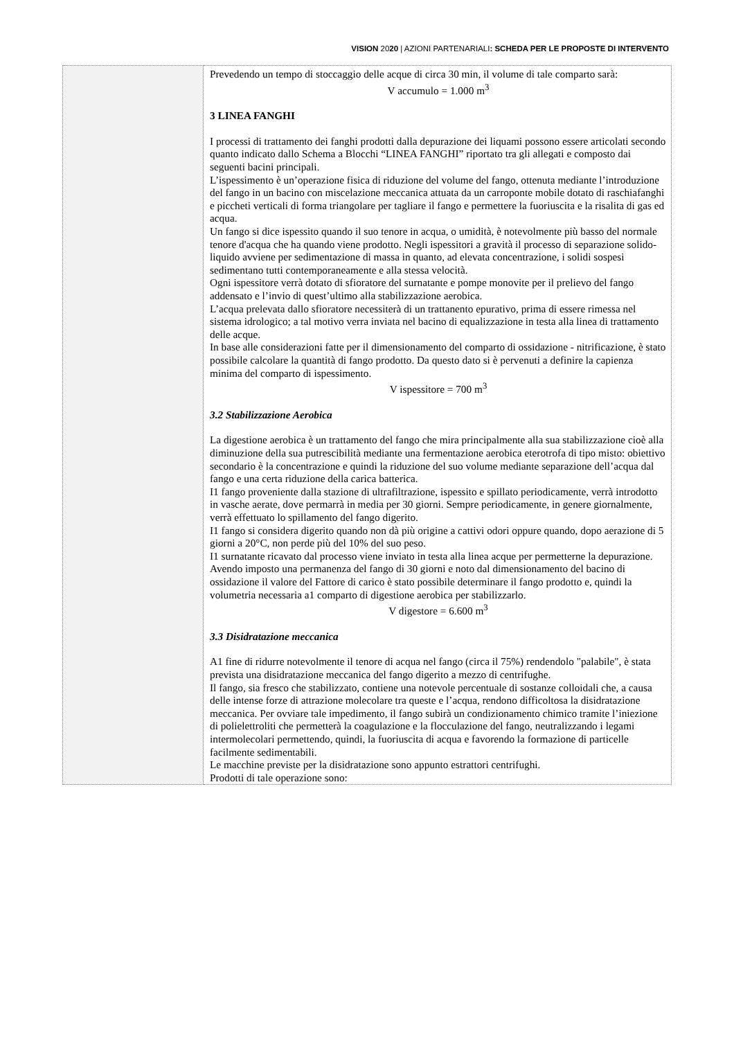VISION 2020 | AZIONI PARTENARIALI: SCHEDA PER LE PROPOSTE DI INTERVENTO
| | Prevedendo un tempo di stoccaggio delle acque di circa 30 min, il volume di tale comparto sarà: V accumulo = 1.000 m<sup>3</sup> 3 LINEA FANGHI I processi di trattamento dei fanghi prodotti dalla depurazione dei liquami possono essere articolati secondo quanto indicato dallo Schema a Blocchi “LINEA FANGHI” riportato tra gli allegati e composto dai seguenti bacini principali. L’ispessimento è un’operazione fisica di riduzione del volume del fango, ottenuta mediante l’introduzione del fango in un bacino con miscelazione meccanica attuata da un carroponte mobile dotato di raschiafanghi e piccheti verticali di forma triangolare per tagliare il fango e permettere la fuoriuscita e la risalita di gas ed acqua. Un fango si dice ispessito quando il suo tenore in acqua, o umidità, è notevolmente più basso del normale tenore d'acqua che ha quando viene prodotto. Negli ispessitori a gravità il processo di separazione solido-liquido avviene per sedimentazione di massa in quanto, ad elevata concentrazione, i solidi sospesi sedimentano tutti contemporaneamente e alla stessa velocità. Ogni ispessitore verrà dotato di sfioratore del surnatante e pompe monovite per il prelievo del fango addensato e l’invio di quest’ultimo alla stabilizzazione aerobica. L’acqua prelevata dallo sfioratore necessiterà di un trattanento epurativo, prima di essere rimessa nel sistema idrologico; a tal motivo verra inviata nel bacino di equalizzazione in testa alla linea di trattamento delle acque. In base alle considerazioni fatte per il dimensionamento del comparto di ossidazione - nitrificazione, è stato possibile calcolare la quantità di fango prodotto. Da questo dato si è pervenuti a definire la capienza minima del comparto di ispessimento. V ispessitore = 700 m<sup>3</sup> 3.2 Stabilizzazione Aerobica La digestione aerobica è un trattamento del fango che mira principalmente alla sua stabilizzazione cioè alla diminuzione della sua putrescibilità mediante una fermentazione aerobica eterotrofa di tipo misto: obiettivo secondario è la concentrazione e quindi la riduzione del suo volume mediante separazione dell’acqua dal fango e una certa riduzione della carica batterica. I1 fango proveniente dalla stazione di ultrafiltrazione, ispessito e spillato periodicamente, verrà introdotto in vasche aerate, dove permarrà in media per 30 giorni. Sempre periodicamente, in genere giornalmente, verrà effettuato lo spillamento del fango digerito. I1 fango si considera digerito quando non dà più origine a cattivi odori oppure quando, dopo aerazione di 5 giorni a 20°C, non perde più del 10% del suo peso. I1 surnatante ricavato dal processo viene inviato in testa alla linea acque per permetterne la depurazione. Avendo imposto una permanenza del fango di 30 giorni e noto dal dimensionamento del bacino di ossidazione il valore del Fattore di carico è stato possibile determinare il fango prodotto e, quindi la volumetria necessaria a1 comparto di digestione aerobica per stabilizzarlo. V digestore = 6.600 m<sup>3</sup> 3.3 Disidratazione meccanica A1 fine di ridurre notevolmente il tenore di acqua nel fango (circa il 75%) rendendolo "palabile", è stata prevista una disidratazione meccanica del fango digerito a mezzo di centrifughe. Il fango, sia fresco che stabilizzato, contiene una notevole percentuale di sostanze colloidali che, a causa delle intense forze di attrazione molecolare tra queste e l’acqua, rendono difficoltosa la disidratazione meccanica. Per ovviare tale impedimento, il fango subirà un condizionamento chimico tramite l’iniezione di polielettroliti che permetterà la coagulazione e la flocculazione del fango, neutralizzando i legami intermolecolari permettendo, quindi, la fuoriuscita di acqua e favorendo la formazione di particelle facilmente sedimentabili. Le macchine previste per la disidratazione sono appunto estrattori centrifughi. Prodotti di tale operazione sono: |